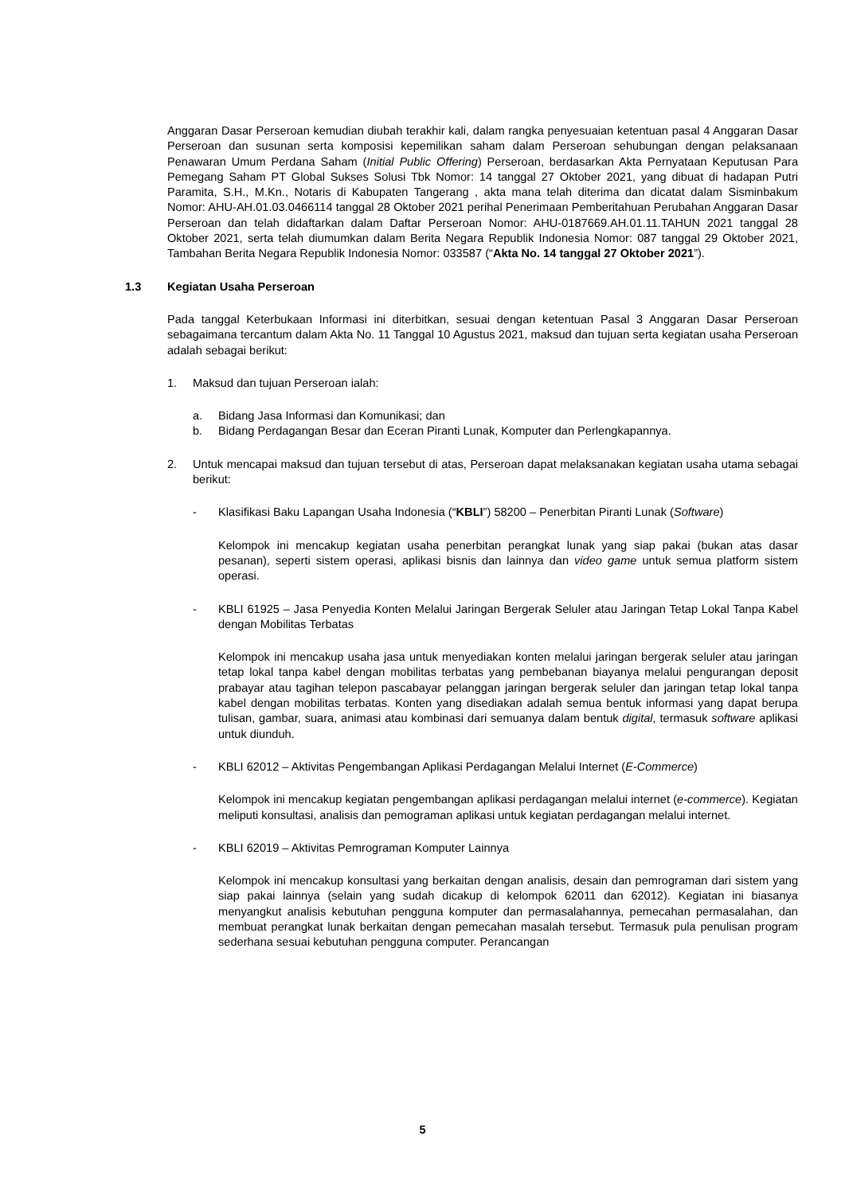Anggaran Dasar Perseroan kemudian diubah terakhir kali, dalam rangka penyesuaian ketentuan pasal 4 Anggaran Dasar Perseroan dan susunan serta komposisi kepemilikan saham dalam Perseroan sehubungan dengan pelaksanaan Penawaran Umum Perdana Saham (Initial Public Offering) Perseroan, berdasarkan Akta Pernyataan Keputusan Para Pemegang Saham PT Global Sukses Solusi Tbk Nomor: 14 tanggal 27 Oktober 2021, yang dibuat di hadapan Putri Paramita, S.H., M.Kn., Notaris di Kabupaten Tangerang , akta mana telah diterima dan dicatat dalam Sisminbakum Nomor: AHU-AH.01.03.0466114 tanggal 28 Oktober 2021 perihal Penerimaan Pemberitahuan Perubahan Anggaran Dasar Perseroan dan telah didaftarkan dalam Daftar Perseroan Nomor: AHU-0187669.AH.01.11.TAHUN 2021 tanggal 28 Oktober 2021, serta telah diumumkan dalam Berita Negara Republik Indonesia Nomor: 087 tanggal 29 Oktober 2021, Tambahan Berita Negara Republik Indonesia Nomor: 033587 (“Akta No. 14 tanggal 27 Oktober 2021”).
1.3 Kegiatan Usaha Perseroan
Pada tanggal Keterbukaan Informasi ini diterbitkan, sesuai dengan ketentuan Pasal 3 Anggaran Dasar Perseroan sebagaimana tercantum dalam Akta No. 11 Tanggal 10 Agustus 2021, maksud dan tujuan serta kegiatan usaha Perseroan adalah sebagai berikut:
1. Maksud dan tujuan Perseroan ialah:
a. Bidang Jasa Informasi dan Komunikasi; dan
b. Bidang Perdagangan Besar dan Eceran Piranti Lunak, Komputer dan Perlengkapannya.
2. Untuk mencapai maksud dan tujuan tersebut di atas, Perseroan dapat melaksanakan kegiatan usaha utama sebagai berikut:
- Klasifikasi Baku Lapangan Usaha Indonesia (“KBLI”) 58200 – Penerbitan Piranti Lunak (Software)
Kelompok ini mencakup kegiatan usaha penerbitan perangkat lunak yang siap pakai (bukan atas dasar pesanan), seperti sistem operasi, aplikasi bisnis dan lainnya dan video game untuk semua platform sistem operasi.
- KBLI 61925 – Jasa Penyedia Konten Melalui Jaringan Bergerak Seluler atau Jaringan Tetap Lokal Tanpa Kabel dengan Mobilitas Terbatas
Kelompok ini mencakup usaha jasa untuk menyediakan konten melalui jaringan bergerak seluler atau jaringan tetap lokal tanpa kabel dengan mobilitas terbatas yang pembebanan biayanya melalui pengurangan deposit prabayar atau tagihan telepon pascabayar pelanggan jaringan bergerak seluler dan jaringan tetap lokal tanpa kabel dengan mobilitas terbatas. Konten yang disediakan adalah semua bentuk informasi yang dapat berupa tulisan, gambar, suara, animasi atau kombinasi dari semuanya dalam bentuk digital, termasuk software aplikasi untuk diunduh.
- KBLI 62012 – Aktivitas Pengembangan Aplikasi Perdagangan Melalui Internet (E-Commerce)
Kelompok ini mencakup kegiatan pengembangan aplikasi perdagangan melalui internet (e-commerce). Kegiatan meliputi konsultasi, analisis dan pemograman aplikasi untuk kegiatan perdagangan melalui internet.
- KBLI 62019 – Aktivitas Pemrograman Komputer Lainnya
Kelompok ini mencakup konsultasi yang berkaitan dengan analisis, desain dan pemrograman dari sistem yang siap pakai lainnya (selain yang sudah dicakup di kelompok 62011 dan 62012). Kegiatan ini biasanya menyangkut analisis kebutuhan pengguna komputer dan permasalahannya, pemecahan permasalahan, dan membuat perangkat lunak berkaitan dengan pemecahan masalah tersebut. Termasuk pula penulisan program sederhana sesuai kebutuhan pengguna computer. Perancangan
5